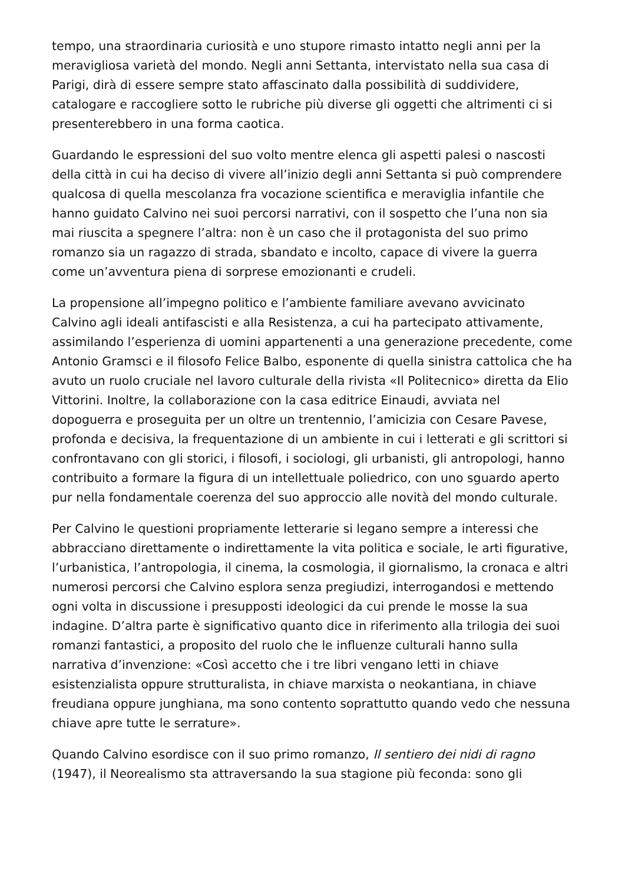tempo, una straordinaria curiosità e uno stupore rimasto intatto negli anni per la meravigliosa varietà del mondo. Negli anni Settanta, intervistato nella sua casa di Parigi, dirà di essere sempre stato affascinato dalla possibilità di suddividere, catalogare e raccogliere sotto le rubriche più diverse gli oggetti che altrimenti ci si presenterebbero in una forma caotica.
Guardando le espressioni del suo volto mentre elenca gli aspetti palesi o nascosti della città in cui ha deciso di vivere all’inizio degli anni Settanta si può comprendere qualcosa di quella mescolanza fra vocazione scientifica e meraviglia infantile che hanno guidato Calvino nei suoi percorsi narrativi, con il sospetto che l’una non sia mai riuscita a spegnere l’altra: non è un caso che il protagonista del suo primo romanzo sia un ragazzo di strada, sbandato e incolto, capace di vivere la guerra come un’avventura piena di sorprese emozionanti e crudeli.
La propensione all’impegno politico e l’ambiente familiare avevano avvicinato Calvino agli ideali antifascisti e alla Resistenza, a cui ha partecipato attivamente, assimilando l’esperienza di uomini appartenenti a una generazione precedente, come Antonio Gramsci e il filosofo Felice Balbo, esponente di quella sinistra cattolica che ha avuto un ruolo cruciale nel lavoro culturale della rivista «Il Politecnico» diretta da Elio Vittorini. Inoltre, la collaborazione con la casa editrice Einaudi, avviata nel dopoguerra e proseguita per un oltre un trentennio, l’amicizia con Cesare Pavese, profonda e decisiva, la frequentazione di un ambiente in cui i letterati e gli scrittori si confrontavano con gli storici, i filosofi, i sociologi, gli urbanisti, gli antropologi, hanno contribuito a formare la figura di un intellettuale poliedrico, con uno sguardo aperto pur nella fondamentale coerenza del suo approccio alle novità del mondo culturale.
Per Calvino le questioni propriamente letterarie si legano sempre a interessi che abbracciano direttamente o indirettamente la vita politica e sociale, le arti figurative, l’urbanistica, l’antropologia, il cinema, la cosmologia, il giornalismo, la cronaca e altri numerosi percorsi che Calvino esplora senza pregiudizi, interrogandosi e mettendo ogni volta in discussione i presupposti ideologici da cui prende le mosse la sua indagine. D’altra parte è significativo quanto dice in riferimento alla trilogia dei suoi romanzi fantastici, a proposito del ruolo che le influenze culturali hanno sulla narrativa d’invenzione: «Così accetto che i tre libri vengano letti in chiave esistenzialista oppure strutturalista, in chiave marxista o neokantiana, in chiave freudiana oppure junghiana, ma sono contento soprattutto quando vedo che nessuna chiave apre tutte le serrature».
Quando Calvino esordisce con il suo primo romanzo, Il sentiero dei nidi di ragno (1947), il Neorealismo sta attraversando la sua stagione più feconda: sono gli